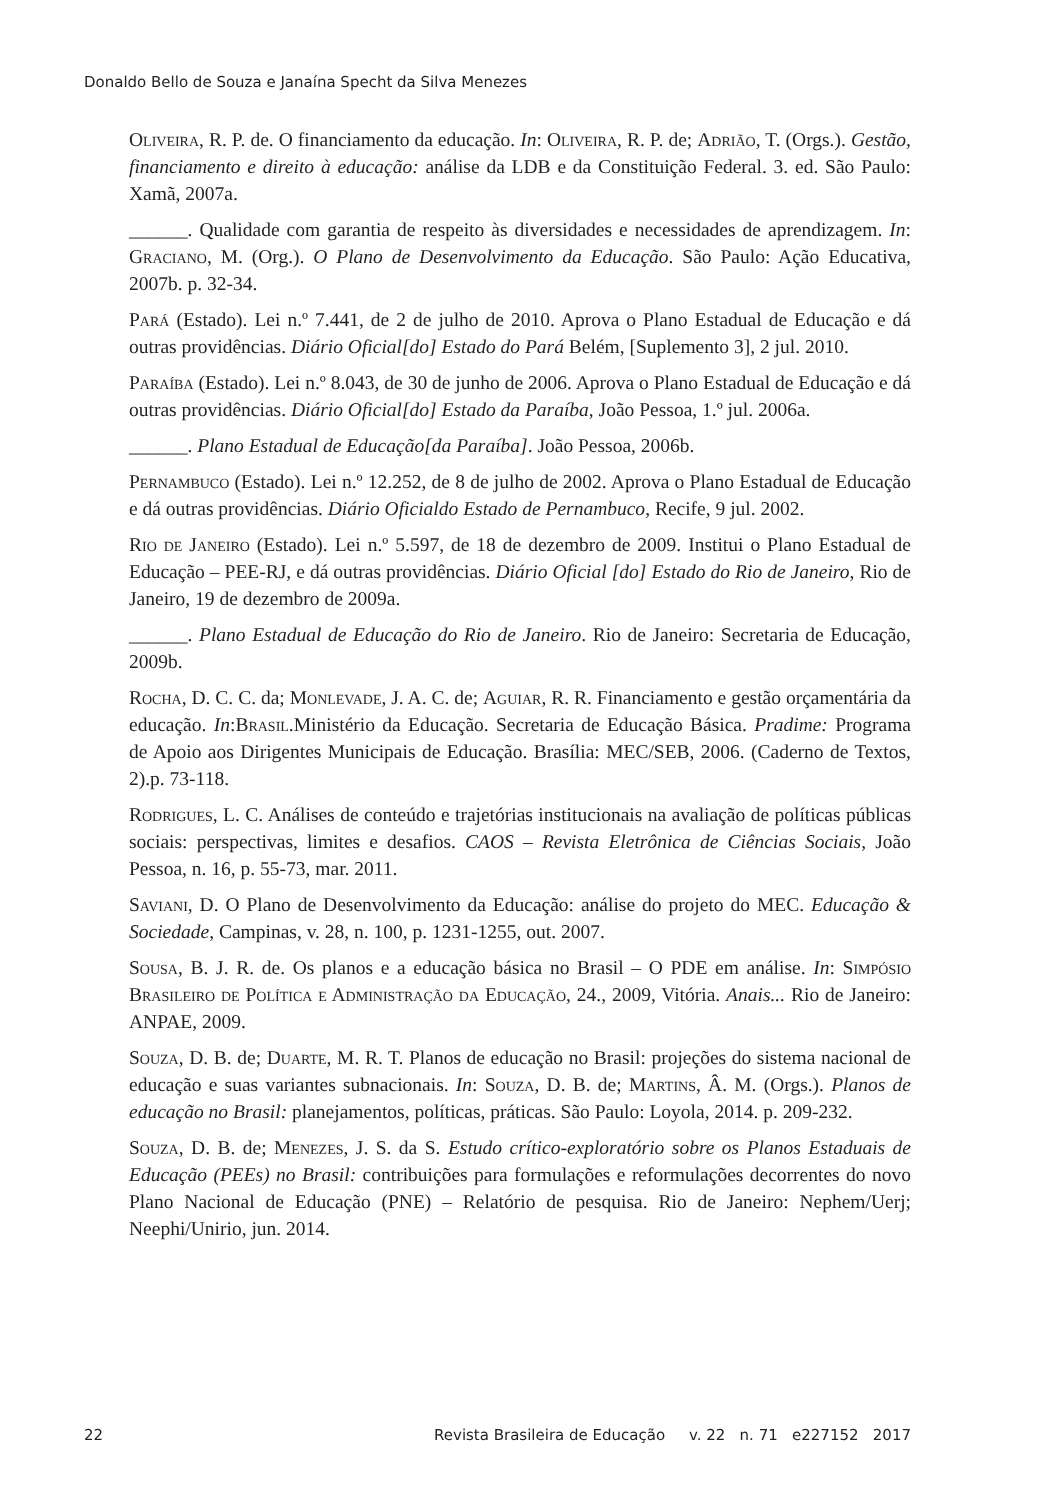Donaldo Bello de Souza e Janaína Specht da Silva Menezes
Oliveira, R. P. de. O financiamento da educação. In: Oliveira, R. P. de; Adrião, T. (Orgs.). Gestão, financiamento e direito à educação: análise da LDB e da Constituição Federal. 3. ed. São Paulo: Xamã, 2007a.
______. Qualidade com garantia de respeito às diversidades e necessidades de aprendizagem. In: Graciano, M. (Org.). O Plano de Desenvolvimento da Educação. São Paulo: Ação Educativa, 2007b. p. 32-34.
Pará (Estado). Lei n.º 7.441, de 2 de julho de 2010. Aprova o Plano Estadual de Educação e dá outras providências. Diário Oficial[do] Estado do Pará Belém, [Suplemento 3], 2 jul. 2010.
Paraíba (Estado). Lei n.º 8.043, de 30 de junho de 2006. Aprova o Plano Estadual de Educação e dá outras providências. Diário Oficial[do] Estado da Paraíba, João Pessoa, 1.º jul. 2006a.
______. Plano Estadual de Educação[da Paraíba]. João Pessoa, 2006b.
Pernambuco (Estado). Lei n.º 12.252, de 8 de julho de 2002. Aprova o Plano Estadual de Educação e dá outras providências. Diário Oficialdo Estado de Pernambuco, Recife, 9 jul. 2002.
Rio de Janeiro (Estado). Lei n.º 5.597, de 18 de dezembro de 2009. Institui o Plano Estadual de Educação – PEE-RJ, e dá outras providências. Diário Oficial [do] Estado do Rio de Janeiro, Rio de Janeiro, 19 de dezembro de 2009a.
______. Plano Estadual de Educação do Rio de Janeiro. Rio de Janeiro: Secretaria de Educação, 2009b.
Rocha, D. C. C. da; Monlevade, J. A. C. de; Aguiar, R. R. Financiamento e gestão orçamentária da educação. In:Brasil.Ministério da Educação. Secretaria de Educação Básica. Pradime: Programa de Apoio aos Dirigentes Municipais de Educação. Brasília: MEC/SEB, 2006. (Caderno de Textos, 2).p. 73-118.
Rodrigues, L. C. Análises de conteúdo e trajetórias institucionais na avaliação de políticas públicas sociais: perspectivas, limites e desafios. CAOS – Revista Eletrônica de Ciências Sociais, João Pessoa, n. 16, p. 55-73, mar. 2011.
Saviani, D. O Plano de Desenvolvimento da Educação: análise do projeto do MEC. Educação & Sociedade, Campinas, v. 28, n. 100, p. 1231-1255, out. 2007.
Sousa, B. J. R. de. Os planos e a educação básica no Brasil – O PDE em análise. In: Simpósio Brasileiro de Política e Administração da Educação, 24., 2009, Vitória. Anais... Rio de Janeiro: ANPAE, 2009.
Souza, D. B. de; Duarte, M. R. T. Planos de educação no Brasil: projeções do sistema nacional de educação e suas variantes subnacionais. In: Souza, D. B. de; Martins, Â. M. (Orgs.). Planos de educação no Brasil: planejamentos, políticas, práticas. São Paulo: Loyola, 2014. p. 209-232.
Souza, D. B. de; Menezes, J. S. da S. Estudo crítico-exploratório sobre os Planos Estaduais de Educação (PEEs) no Brasil: contribuições para formulações e reformulações decorrentes do novo Plano Nacional de Educação (PNE) – Relatório de pesquisa. Rio de Janeiro: Nephem/Uerj; Neephi/Unirio, jun. 2014.
22 Revista Brasileira de Educação v. 22 n. 71 e227152 2017